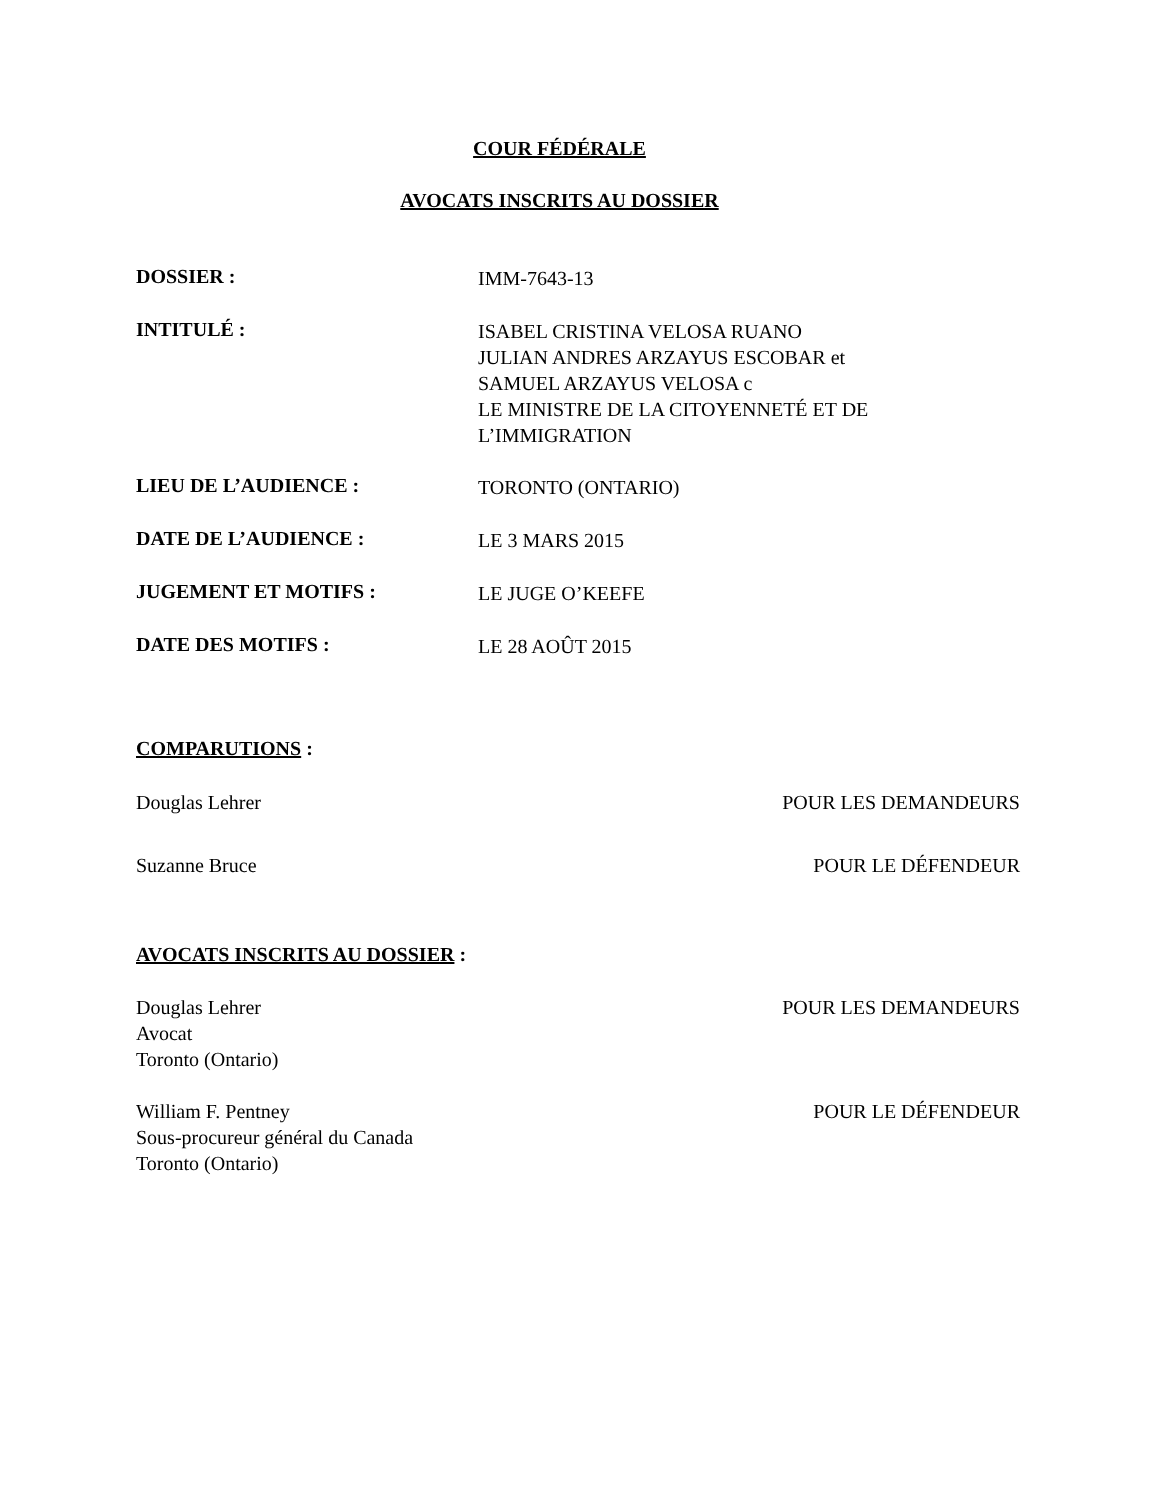COUR FÉDÉRALE
AVOCATS INSCRITS AU DOSSIER
DOSSIER :
IMM-7643-13
INTITULÉ :
ISABEL CRISTINA VELOSA RUANO
JULIAN ANDRES ARZAYUS ESCOBAR et
SAMUEL ARZAYUS VELOSA c
LE MINISTRE DE LA CITOYENNETÉ ET DE
L’IMMIGRATION
LIEU DE L’AUDIENCE :
TORONTO (ONTARIO)
DATE DE L’AUDIENCE :
LE 3 MARS 2015
JUGEMENT ET MOTIFS :
LE JUGE O’KEEFE
DATE DES MOTIFS :
LE 28 AOÛT 2015
COMPARUTIONS :
Douglas Lehrer POUR LES DEMANDEURS
Suzanne Bruce POUR LE DÉFENDEUR
AVOCATS INSCRITS AU DOSSIER :
Douglas Lehrer
Avocat
Toronto (Ontario) POUR LES DEMANDEURS
William F. Pentney
Sous-procureur général du Canada
Toronto (Ontario) POUR LE DÉFENDEUR